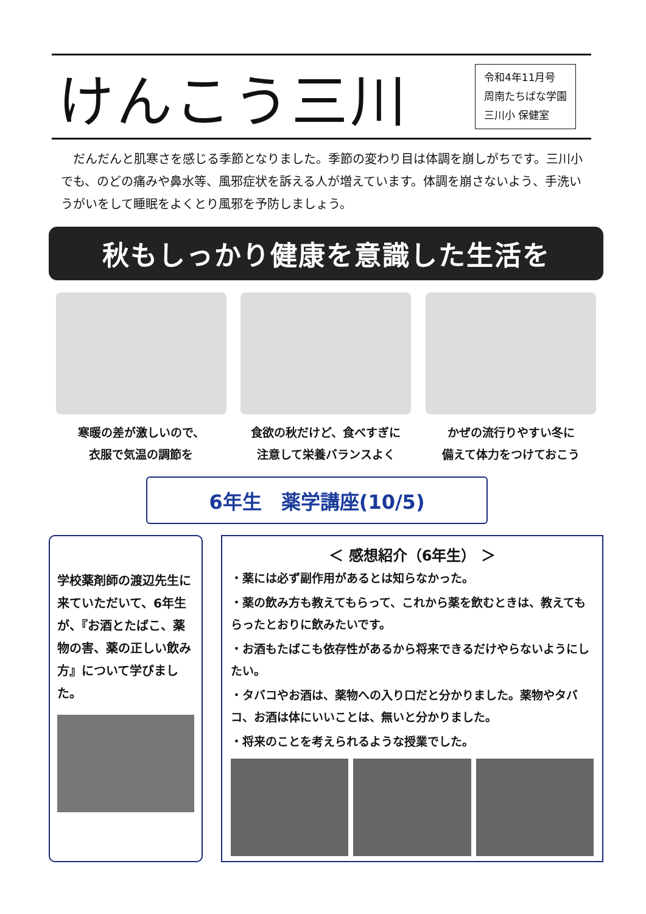けんこう三川
令和4年11月号
周南たちばな学園
三川小 保健室
だんだんと肌寒さを感じる季節となりました。季節の変わり目は体調を崩しがちです。三川小でも、のどの痛みや鼻水等、風邪症状を訴える人が増えています。体調を崩さないよう、手洗いうがいをして睡眠をよくとり風邪を予防しましょう。
秋もしっかり健康を意識した生活を
寒暖の差が激しいので、
衣服で気温の調節を
食欲の秋だけど、食べすぎに
注意して栄養バランスよく
かぜの流行りやすい冬に
備えて体力をつけておこう
6年生　薬学講座(10/5)
学校薬剤師の渡辺先生に来ていただいて、6年生が、『お酒とたばこ、薬物の害、薬の正しい飲み方』について学びました。
＜ 感想紹介（6年生） ＞
・薬には必ず副作用があるとは知らなかった。
・薬の飲み方も教えてもらって、これから薬を飲むときは、教えてもらったとおりに飲みたいです。
・お酒もたばこも依存性があるから将来できるだけやらないようにしたい。
・タバコやお酒は、薬物への入り口だと分かりました。薬物やタバコ、お酒は体にいいことは、無いと分かりました。
・将来のことを考えられるような授業でした。